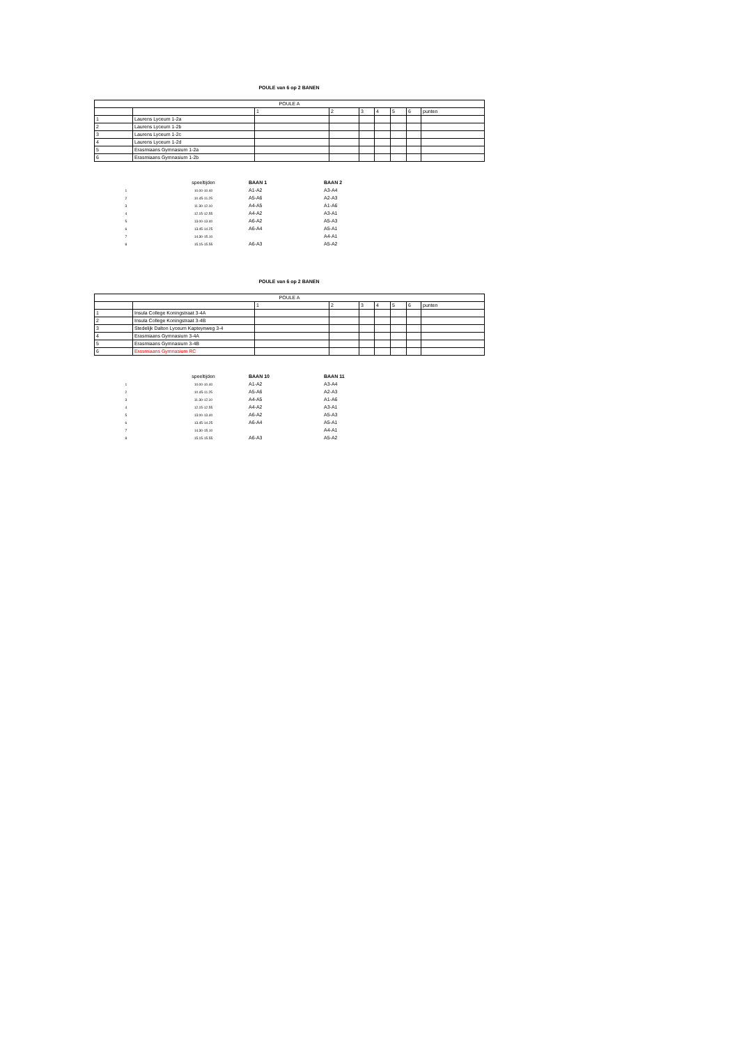POULE van 6 op 2 BANEN
| POULE A | | | | | | | | |
| | | 1 | 2 | 3 | 4 | 5 | 6 | punten |
| 1 | Laurens Lyceum 1-2a | | | | | | | |
| 2 | Laurens Lyceum 1-2b | | | | | | | |
| 3 | Laurens Lyceum 1-2c | | | | | | | |
| 4 | Laurens Lyceum 1-2d | | | | | | | |
| 5 | Erasmiaans Gymnasium 1-2a | | | | | | | |
| 6 | Erasmiaans Gymnasium 1-2b | | | | | | | |
| | speeltijden | BAAN 1 | BAAN 2 |
| 1 | 10.00-10.40 | A1-A2 | A3-A4 |
| 2 | 10.45-11.25 | A5-A6 | A2-A3 |
| 3 | 11.30-12.10 | A4-A5 | A1-A6 |
| 4 | 12.15-12.55 | A4-A2 | A3-A1 |
| 5 | 13.00-13.40 | A6-A2 | A5-A3 |
| 6 | 13.45-14.25 | A6-A4 | A5-A1 |
| 7 | 14.30-15.10 | | A4-A1 |
| 8 | 15.15-15.55 | A6-A3 | A5-A2 |
POULE van 6 op 2 BANEN
| POULE A | | | | | | | | |
| | | 1 | 2 | 3 | 4 | 5 | 6 | punten |
| 1 | Insula College Koningstraat 3-4A | | | | | | | |
| 2 | Insula College Koningstraat 3-4B | | | | | | | |
| 3 | Stedelijk Dalton Lyceum Kapteynweg 3-4 | | | | | | | |
| 4 | Erasmiaans Gymnasium 3-4A | | | | | | | |
| 5 | Erasmiaans Gymnasium 3-4B | | | | | | | |
| 6 | Erasmiaans Gymnasium RC | | | | | | | |
| | speeltijden | BAAN 10 | BAAN 11 |
| 1 | 10.00-10.40 | A1-A2 | A3-A4 |
| 2 | 10.45-11.25 | A5-A6 | A2-A3 |
| 3 | 11.30-12.10 | A4-A5 | A1-A6 |
| 4 | 12.15-12.55 | A4-A2 | A3-A1 |
| 5 | 13.00-13.40 | A6-A2 | A5-A3 |
| 6 | 13.45-14.25 | A6-A4 | A5-A1 |
| 7 | 14.30-15.10 | | A4-A1 |
| 8 | 15.15-15.55 | A6-A3 | A5-A2 |